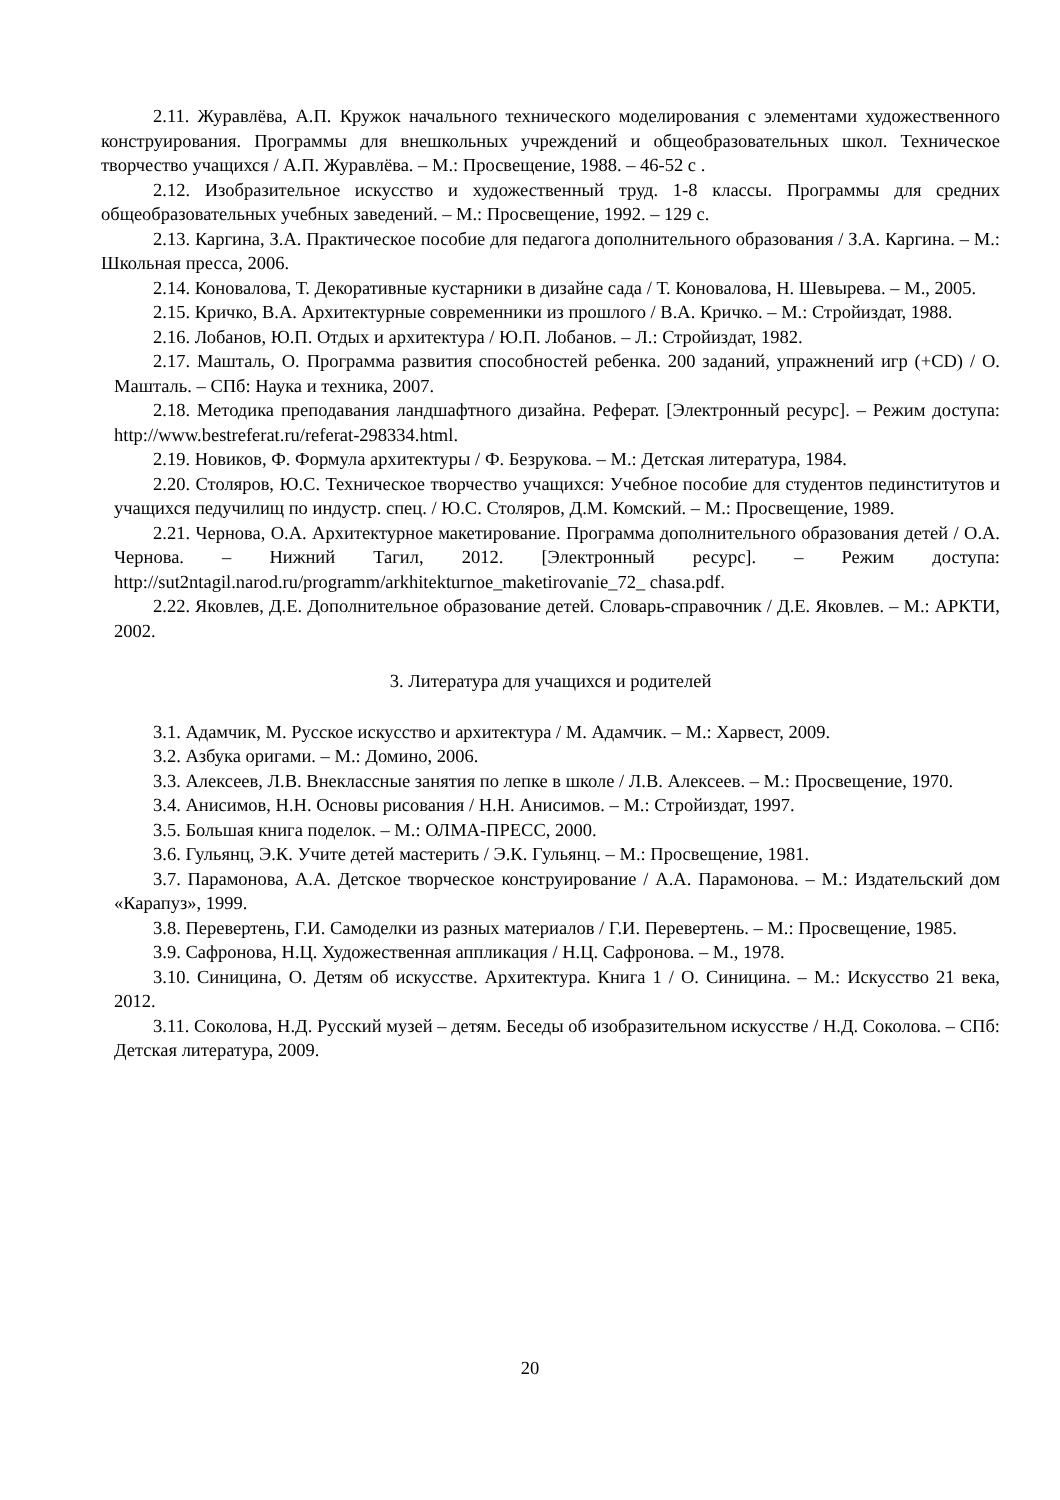2.11. Журавлёва, А.П. Кружок начального технического моделирования с элементами художественного конструирования. Программы для внешкольных учреждений и общеобразовательных школ. Техническое творчество учащихся / А.П. Журавлёва. – М.: Просвещение, 1988. – 46-52 с .
2.12. Изобразительное искусство и художественный труд. 1-8 классы. Программы для средних общеобразовательных учебных заведений. – М.: Просвещение, 1992. – 129 с.
2.13. Каргина, З.А. Практическое пособие для педагога дополнительного образования / З.А. Каргина. – М.: Школьная пресса, 2006.
2.14. Коновалова, Т. Декоративные кустарники в дизайне сада / Т. Коновалова, Н. Шевырева. – М., 2005.
2.15. Кричко, В.А. Архитектурные современники из прошлого / В.А. Кричко. – М.: Стройиздат, 1988.
2.16. Лобанов, Ю.П. Отдых и архитектура / Ю.П. Лобанов. – Л.: Стройиздат, 1982.
2.17. Машталь, О. Программа развития способностей ребенка. 200 заданий, упражнений игр (+CD) / О. Машталь. – СПб: Наука и техника, 2007.
2.18. Методика преподавания ландшафтного дизайна. Реферат. [Электронный ресурс]. – Режим доступа: http://www.bestreferat.ru/referat-298334.html.
2.19. Новиков, Ф. Формула архитектуры / Ф. Безрукова. – М.: Детская литература, 1984.
2.20. Столяров, Ю.С. Техническое творчество учащихся: Учебное пособие для студентов пединститутов и учащихся педучилищ по индустр. спец. / Ю.С. Столяров, Д.М. Комский. – М.: Просвещение, 1989.
2.21. Чернова, О.А. Архитектурное макетирование. Программа дополнительного образования детей / О.А. Чернова. – Нижний Тагил, 2012. [Электронный ресурс]. – Режим доступа: http://sut2ntagil.narod.ru/programm/arkhitekturnoe_maketirovanie_72_ chasa.pdf.
2.22. Яковлев, Д.Е. Дополнительное образование детей. Словарь-справочник / Д.Е. Яковлев. – М.: АРКТИ, 2002.
3. Литература для учащихся и родителей
3.1. Адамчик, М. Русское искусство и архитектура / М. Адамчик. – М.: Харвест, 2009.
3.2. Азбука оригами. – М.: Домино, 2006.
3.3. Алексеев, Л.В. Внеклассные занятия по лепке в школе / Л.В. Алексеев. – М.: Просвещение, 1970.
3.4. Анисимов, Н.Н. Основы рисования / Н.Н. Анисимов. – М.: Стройиздат, 1997.
3.5. Большая книга поделок. – М.: ОЛМА-ПРЕСС, 2000.
3.6. Гульянц, Э.К. Учите детей мастерить / Э.К. Гульянц. – М.: Просвещение, 1981.
3.7. Парамонова, А.А. Детское творческое конструирование / А.А. Парамонова. – М.: Издательский дом «Карапуз», 1999.
3.8. Перевертень, Г.И. Самоделки из разных материалов / Г.И. Перевертень. – М.: Просвещение, 1985.
3.9. Сафронова, Н.Ц. Художественная аппликация / Н.Ц. Сафронова. – М., 1978.
3.10. Синицина, О. Детям об искусстве. Архитектура. Книга 1 / О. Синицина. – М.: Искусство 21 века, 2012.
3.11. Соколова, Н.Д. Русский музей – детям. Беседы об изобразительном искусстве / Н.Д. Соколова. – СПб: Детская литература, 2009.
20